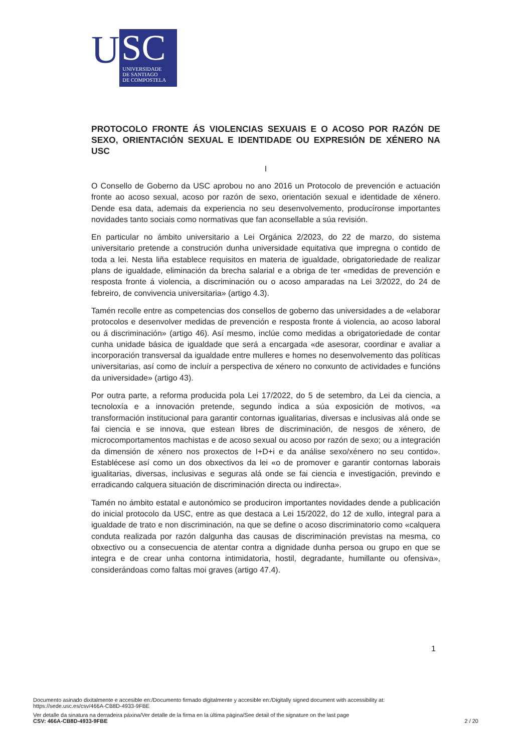U
SC
UNIVERSIDADE
DE SANTIAGO
DE COMPOSTELA
PROTOCOLO FRONTE ÁS VIOLENCIAS SEXUAIS E O ACOSO POR RAZÓN DE SEXO, ORIENTACIÓN SEXUAL E IDENTIDADE OU EXPRESIÓN DE XÉNERO NA USC
I
O Consello de Goberno da USC aprobou no ano 2016 un Protocolo de prevención e actuación fronte ao acoso sexual, acoso por razón de sexo, orientación sexual e identidade de xénero. Dende esa data, ademais da experiencia no seu desenvolvemento, producíronse importantes novidades tanto sociais como normativas que fan aconsellable a súa revisión.
En particular no ámbito universitario a Lei Orgánica 2/2023, do 22 de marzo, do sistema universitario pretende a construción dunha universidade equitativa que impregna o contido de toda a lei. Nesta liña establece requisitos en materia de igualdade, obrigatoriedade de realizar plans de igualdade, eliminación da brecha salarial e a obriga de ter «medidas de prevención e resposta fronte á violencia, a discriminación ou o acoso amparadas na Lei 3/2022, do 24 de febreiro, de convivencia universitaria» (artigo 4.3).
Tamén recolle entre as competencias dos consellos de goberno das universidades a de «elaborar protocolos e desenvolver medidas de prevención e resposta fronte á violencia, ao acoso laboral ou á discriminación» (artigo 46). Así mesmo, inclúe como medidas a obrigatoriedade de contar cunha unidade básica de igualdade que será a encargada «de asesorar, coordinar e avaliar a incorporación transversal da igualdade entre mulleres e homes no desenvolvemento das políticas universitarias, así como de incluír a perspectiva de xénero no conxunto de actividades e funcións da universidade» (artigo 43).
Por outra parte, a reforma producida pola Lei 17/2022, do 5 de setembro, da Lei da ciencia, a tecnoloxía e a innovación pretende, segundo indica a súa exposición de motivos, «a transformación institucional para garantir contornas igualitarias, diversas e inclusivas alá onde se fai ciencia e se innova, que estean libres de discriminación, de nesgos de xénero, de microcomportamentos machistas e de acoso sexual ou acoso por razón de sexo; ou a integración da dimensión de xénero nos proxectos de I+D+i e da análise sexo/xénero no seu contido». Establécese así como un dos obxectivos da lei «o de promover e garantir contornas laborais igualitarias, diversas, inclusivas e seguras alá onde se fai ciencia e investigación, previndo e erradicando calquera situación de discriminación directa ou indirecta».
Tamén no ámbito estatal e autonómico se produciron importantes novidades dende a publicación do inicial protocolo da USC, entre as que destaca a Lei 15/2022, do 12 de xullo, integral para a igualdade de trato e non discriminación, na que se define o acoso discriminatorio como «calquera conduta realizada por razón dalgunha das causas de discriminación previstas na mesma, co obxectivo ou a consecuencia de atentar contra a dignidade dunha persoa ou grupo en que se integra e de crear unha contorna intimidatoria, hostil, degradante, humillante ou ofensiva», considerándoas como faltas moi graves (artigo 47.4).
1
Documento asinado dixitalmente e accesible en:/Documento firmado digitalmente y accesible en:/Digitally signed document with accessibility at:
https://sede.usc.es/csv/466A-CB8D-4933-9FBE
Ver detalle da sinatura na derradeira páxina/Ver detalle de la firma en la última página/See detail of the signature on the last page
CSV: 466A-CB8D-4933-9FBE 2 / 20